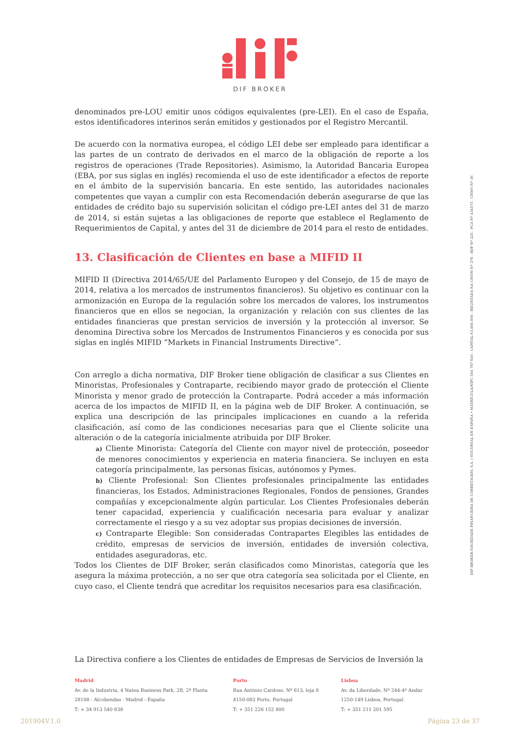DIF BROKER
denominados pre-LOU emitir unos códigos equivalentes (pre-LEI). En el caso de España, estos identificadores interinos serán emitidos y gestionados por el Registro Mercantil.
De acuerdo con la normativa europea, el código LEI debe ser empleado para identificar a las partes de un contrato de derivados en el marco de la obligación de reporte a los registros de operaciones (Trade Repositories). Asimismo, la Autoridad Bancaria Europea (EBA, por sus siglas en inglés) recomienda el uso de este identificador a efectos de reporte en el ámbito de la supervisión bancaria. En este sentido, las autoridades nacionales competentes que vayan a cumplir con esta Recomendación deberán asegurarse de que las entidades de crédito bajo su supervisión solicitan el código pre-LEI antes del 31 de marzo de 2014, si están sujetas a las obligaciones de reporte que establece el Reglamento de Requerimientos de Capital, y antes del 31 de diciembre de 2014 para el resto de entidades.
13. Clasificación de Clientes en base a MIFID II
MIFID II (Directiva 2014/65/UE del Parlamento Europeo y del Consejo, de 15 de mayo de 2014, relativa a los mercados de instrumentos financieros). Su objetivo es continuar con la armonización en Europa de la regulación sobre los mercados de valores, los instrumentos financieros que en ellos se negocian, la organización y relación con sus clientes de las entidades financieras que prestan servicios de inversión y la protección al inversor. Se denomina Directiva sobre los Mercados de Instrumentos Financieros y es conocida por sus siglas en inglés MIFID “Markets in Financial Instruments Directive”.
Con arreglo a dicha normativa, DIF Broker tiene obligación de clasificar a sus Clientes en Minoristas, Profesionales y Contraparte, recibiendo mayor grado de protección el Cliente Minorista y menor grado de protección la Contraparte. Podrá acceder a más información acerca de los impactos de MIFID II, en la página web de DIF Broker. A continuación, se explica una descripción de las principales implicaciones en cuando a la referida clasificación, así como de las condiciones necesarias para que el Cliente solicite una alteración o de la categoría inicialmente atribuida por DIF Broker.
a) Cliente Minorista: Categoría del Cliente con mayor nivel de protección, poseedor de menores conocimientos y experiencia en materia financiera. Se incluyen en esta categoría principalmente, las personas físicas, autónomos y Pymes.
b) Cliente Profesional: Son Clientes profesionales principalmente las entidades financieras, los Estados, Administraciones Regionales, Fondos de pensiones, Grandes compañías y excepcionalmente algún particular. Los Clientes Profesionales deberán tener capacidad, experiencia y cualificación necesaria para evaluar y analizar correctamente el riesgo y a su vez adoptar sus propias decisiones de inversión.
c) Contraparte Elegible: Son consideradas Contrapartes Elegibles las entidades de crédito, empresas de servicios de inversión, entidades de inversión colectiva, entidades aseguradoras, etc.
Todos los Clientes de DIF Broker, serán clasificados como Minoristas, categoría que les asegura la máxima protección, a no ser que otra categoría sea solicitada por el Cliente, en cuyo caso, el Cliente tendrá que acreditar los requisitos necesarios para esa clasificación.
La Directiva confiere a los Clientes de entidades de Empresas de Servicios de Inversión la
DIF BROKER-SOCIEDADE FINANCEIRA DE CORRETAGEM, S.A. | SUCURSAL EN ESPAÑA • MATRÍCULA/NIPC 504 767 640 - CAPITAL €3.800.000 - REGISTADA NA CMVM Nº 276 - BDP Nº 225 - FCA Nº 434573 - CNMV Nº 36
Madrid
Av. de la Industria, 4 Natea Business Park, 2B, 2ª Planta
28108 - Alcobendas - Madrid - España
T: + 34 913 540 838
Porto
Rua António Cardoso, Nº 613, loja 8
4150-083 Porto, Portugal
T: + 351 226 152 800
Lisboa
Av. da Liberdade, Nº 244-4º Andar
1250-149 Lisboa, Portugal
T: + 351 211 201 595
201904V.1.0 Página 23 de 37